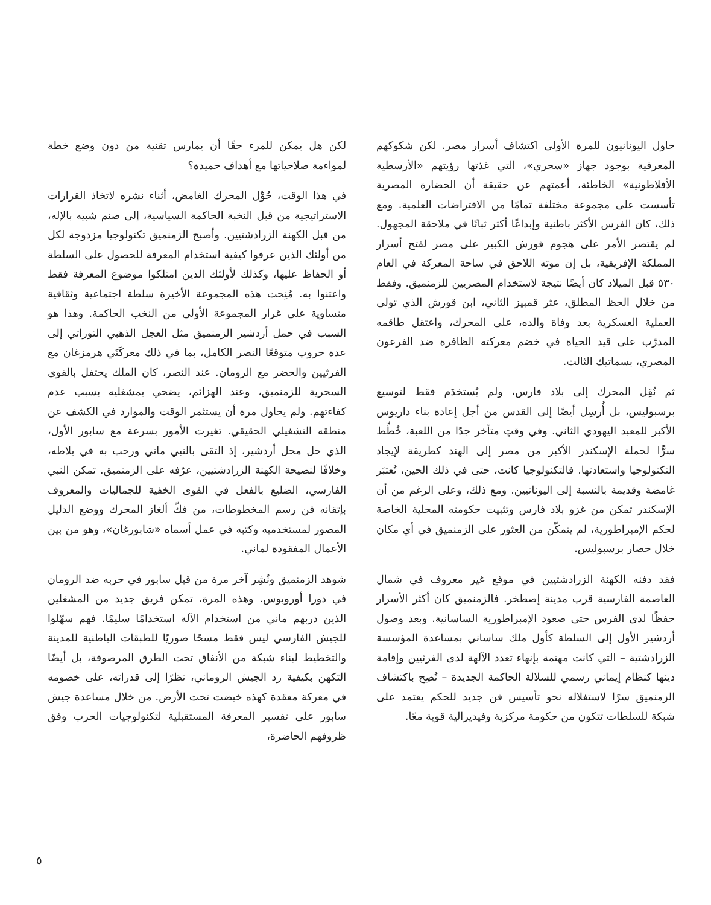حاول اليونانيون للمرة الأولى اكتشاف أسرار مصر. لكن شكوكهم المعرفية بوجود جهاز «سحري»، التي غذتها رؤيتهم «الأرسطية الأفلاطونية» الخاطئة، أعمتهم عن حقيقة أن الحضارة المصرية تأسست على مجموعة مختلفة تمامًا من الافتراضات العلمية. ومع ذلك، كان الفرس الأكثر باطنية وإبداعًا أكثر ثباتًا في ملاحقة المجهول. لم يقتصر الأمر على هجوم قورش الكبير على مصر لفتح أسرار المملكة الإفريقية، بل إن موته اللاحق في ساحة المعركة في العام ٥٣٠ قبل الميلاد كان أيضًا نتيجة لاستخدام المصريين للزمنميق. وفقط من خلال الحظ المطلق، عثر قمبيز الثاني، ابن قورش الذي تولى العملية العسكرية بعد وفاة والده، على المحرك، واعتقل طاقمه المدرّب على قيد الحياة في خضم معركته الظافرة ضد الفرعون المصري، بسماتيك الثالث.
ثم نُقِل المحرك إلى بلاد فارس، ولم يُستخدَم فقط لتوسيع برسبوليس، بل أُرسِل أيضًا إلى القدس من أجل إعادة بناء داريوس الأكبر للمعبد اليهودي الثاني. وفي وقتٍ متأخر جدًا من اللعبة، خُطِّط سرًّا لحملة الإسكندر الأكبر من مصر إلى الهند كطريقة لإيجاد التكنولوجيا واستعادتها. فالتكنولوجيا كانت، حتى في ذلك الحين، تُعتبَر غامضة وقديمة بالنسبة إلى اليونانيين. ومع ذلك، وعلى الرغم من أن الإسكندر تمكن من غزو بلاد فارس وتثبيت حكومته المحلية الخاصة لحكم الإمبراطورية، لم يتمكّن من العثور على الزمنميق في أي مكان خلال حصار برسبوليس.
فقد دفنه الكهنة الزرادشتيين في موقع غير معروف في شمال العاصمة الفارسية قرب مدينة إصطخر. فالزمنميق كان أكثر الأسرار حفظًا لدى الفرس حتى صعود الإمبراطورية الساسانية. وبعد وصول أردشير الأول إلى السلطة كأول ملك ساساني بمساعدة المؤسسة الزرادشتية – التي كانت مهتمة بإنهاء تعدد الآلهة لدى الفرثيين وإقامة دينها كنظام إيماني رسمي للسلالة الحاكمة الجديدة – نُصِح باكتشاف الزمنميق سرًا لاستغلاله نحو تأسيس فن جديد للحكم يعتمد على شبكة للسلطات تتكون من حكومة مركزية وفيديرالية قوية معًا.
لكن هل يمكن للمرء حقًا أن يمارس تقنية من دون وضع خطة لمواءمة صلاحياتها مع أهداف حميدة؟
في هذا الوقت، حُوِّل المحرك الغامض، أثناء نشره لاتخاذ القرارات الاستراتيجية من قبل النخبة الحاكمة السياسية، إلى صنم شبيه بالإله، من قبل الكهنة الزرادشتيين. وأصبح الزمنميق تكنولوجيا مزدوجة لكل من أولئك الذين عرفوا كيفية استخدام المعرفة للحصول على السلطة أو الحفاظ عليها، وكذلك لأولئك الذين امتلكوا موضوع المعرفة فقط واعتنوا به. مُنِحت هذه المجموعة الأخيرة سلطة اجتماعية وثقافية متساوية على غرار المجموعة الأولى من النخب الحاكمة. وهذا هو السبب في حمل أردشير الزمنميق مثل العجل الذهبي التوراتي إلى عدة حروب متوقعًا النصر الكامل، بما في ذلك معركَتَي هرمزغان مع الفرثيين والحضر مع الرومان. عند النصر، كان الملك يحتفل بالقوى السحرية للزمنميق، وعند الهزائم، يضحي بمشغليه بسبب عدم كفاءتهم. ولم يحاول مرة أن يستثمر الوقت والموارد في الكشف عن منطقه التشغيلي الحقيقي. تغيرت الأمور بسرعة مع سابور الأول، الذي حل محل أردشير، إذ التقى بالنبي ماني ورحب به في بلاطه، وخلافًا لنصيحة الكهنة الزرادشتيين، عرّفه على الزمنميق. تمكن النبي الفارسي، الضليع بالفعل في القوى الخفية للجماليات والمعروف بإتقانه فن رسم المخطوطات، من فكّ ألغاز المحرك ووضع الدليل المصور لمستخدميه وكتبه في عمل أسماه «شابورغان»، وهو من بين الأعمال المفقودة لماني.
شوهد الزمنميق ونُشِر آخر مرة من قبل سابور في حربه ضد الرومان في دورا أوروبوس. وهذه المرة، تمكن فريق جديد من المشغلين الذين دربهم ماني من استخدام الآلة استخدامًا سليمًا. فهم سهّلوا للجيش الفارسي ليس فقط مسحًا صوريًا للطبقات الباطنية للمدينة والتخطيط لبناء شبكة من الأنفاق تحت الطرق المرصوفة، بل أيضًا التكهن بكيفية رد الجيش الروماني، نظرًا إلى قدراته، على خصومه في معركة معقدة كهذه خيضت تحت الأرض. من خلال مساعدة جيش سابور على تفسير المعرفة المستقبلية لتكنولوجيات الحرب وفق ظروفهم الحاضرة،
٥